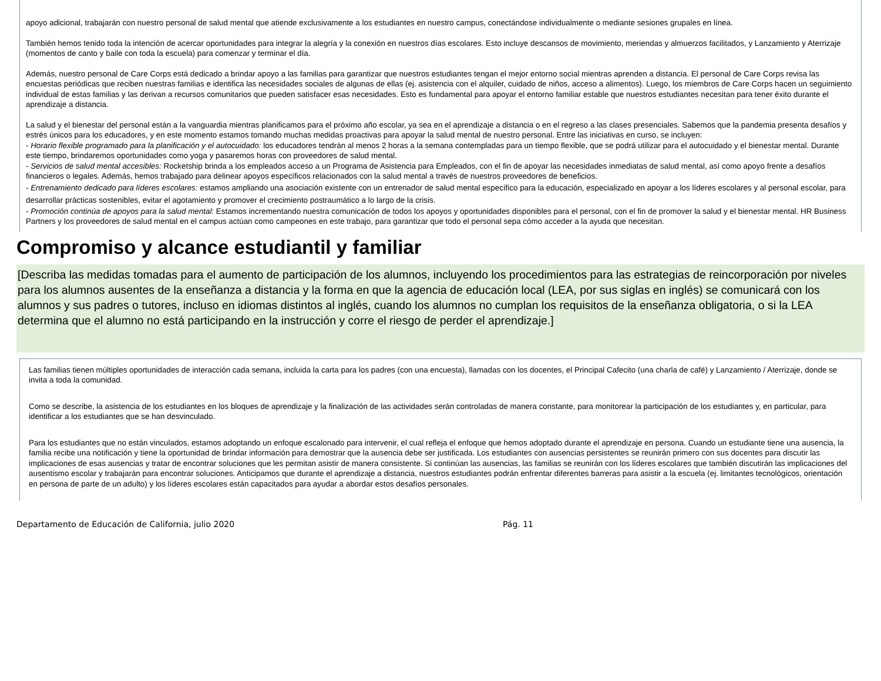apoyo adicional, trabajarán con nuestro personal de salud mental que atiende exclusivamente a los estudiantes en nuestro campus, conectándose individualmente o mediante sesiones grupales en línea.
También hemos tenido toda la intención de acercar oportunidades para integrar la alegría y la conexión en nuestros días escolares. Esto incluye descansos de movimiento, meriendas y almuerzos facilitados, y Lanzamiento y Aterrizaje (momentos de canto y baile con toda la escuela) para comenzar y terminar el día.
Además, nuestro personal de Care Corps está dedicado a brindar apoyo a las familias para garantizar que nuestros estudiantes tengan el mejor entorno social mientras aprenden a distancia. El personal de Care Corps revisa las encuestas periódicas que reciben nuestras familias e identifica las necesidades sociales de algunas de ellas (ej. asistencia con el alquiler, cuidado de niños, acceso a alimentos). Luego, los miembros de Care Corps hacen un seguimiento individual de estas familias y las derivan a recursos comunitarios que pueden satisfacer esas necesidades. Esto es fundamental para apoyar el entorno familiar estable que nuestros estudiantes necesitan para tener éxito durante el aprendizaje a distancia.
La salud y el bienestar del personal están a la vanguardia mientras planificamos para el próximo año escolar, ya sea en el aprendizaje a distancia o en el regreso a las clases presenciales. Sabemos que la pandemia presenta desafíos y estrés únicos para los educadores, y en este momento estamos tomando muchas medidas proactivas para apoyar la salud mental de nuestro personal. Entre las iniciativas en curso, se incluyen:
- Horario flexible programado para la planificación y el autocuidado: los educadores tendrán al menos 2 horas a la semana contempladas para un tiempo flexible, que se podrá utilizar para el autocuidado y el bienestar mental. Durante este tiempo, brindaremos oportunidades como yoga y pasaremos horas con proveedores de salud mental.
- Servicios de salud mental accesibles: Rocketship brinda a los empleados acceso a un Programa de Asistencia para Empleados, con el fin de apoyar las necesidades inmediatas de salud mental, así como apoyo frente a desafíos financieros o legales. Además, hemos trabajado para delinear apoyos específicos relacionados con la salud mental a través de nuestros proveedores de beneficios.
- Entrenamiento dedicado para líderes escolares: estamos ampliando una asociación existente con un entrenador de salud mental específico para la educación, especializado en apoyar a los líderes escolares y al personal escolar, para desarrollar prácticas sostenibles, evitar el agotamiento y promover el crecimiento postraumático a lo largo de la crisis.
- Promoción continúa de apoyos para la salud mental: Estamos incrementando nuestra comunicación de todos los apoyos y oportunidades disponibles para el personal, con el fin de promover la salud y el bienestar mental. HR Business Partners y los proveedores de salud mental en el campus actúan como campeones en este trabajo, para garantizar que todo el personal sepa cómo acceder a la ayuda que necesitan.
Compromiso y alcance estudiantil y familiar
[Describa las medidas tomadas para el aumento de participación de los alumnos, incluyendo los procedimientos para las estrategias de reincorporación por niveles para los alumnos ausentes de la enseñanza a distancia y la forma en que la agencia de educación local (LEA, por sus siglas en inglés) se comunicará con los alumnos y sus padres o tutores, incluso en idiomas distintos al inglés, cuando los alumnos no cumplan los requisitos de la enseñanza obligatoria, o si la LEA determina que el alumno no está participando en la instrucción y corre el riesgo de perder el aprendizaje.]
Las familias tienen múltiples oportunidades de interacción cada semana, incluida la carta para los padres (con una encuesta), llamadas con los docentes, el Principal Cafecito (una charla de café) y Lanzamiento / Aterrizaje, donde se invita a toda la comunidad.
Como se describe, la asistencia de los estudiantes en los bloques de aprendizaje y la finalización de las actividades serán controladas de manera constante, para monitorear la participación de los estudiantes y, en particular, para identificar a los estudiantes que se han desvinculado.
Para los estudiantes que no están vinculados, estamos adoptando un enfoque escalonado para intervenir, el cual refleja el enfoque que hemos adoptado durante el aprendizaje en persona. Cuando un estudiante tiene una ausencia, la familia recibe una notificación y tiene la oportunidad de brindar información para demostrar que la ausencia debe ser justificada. Los estudiantes con ausencias persistentes se reunirán primero con sus docentes para discutir las implicaciones de esas ausencias y tratar de encontrar soluciones que les permitan asistir de manera consistente. Si continúan las ausencias, las familias se reunirán con los líderes escolares que también discutirán las implicaciones del ausentismo escolar y trabajarán para encontrar soluciones. Anticipamos que durante el aprendizaje a distancia, nuestros estudiantes podrán enfrentar diferentes barreras para asistir a la escuela (ej. limitantes tecnológicos, orientación en persona de parte de un adulto) y los líderes escolares están capacitados para ayudar a abordar estos desafíos personales.
Departamento de Educación de California, julio 2020 Pág. 11